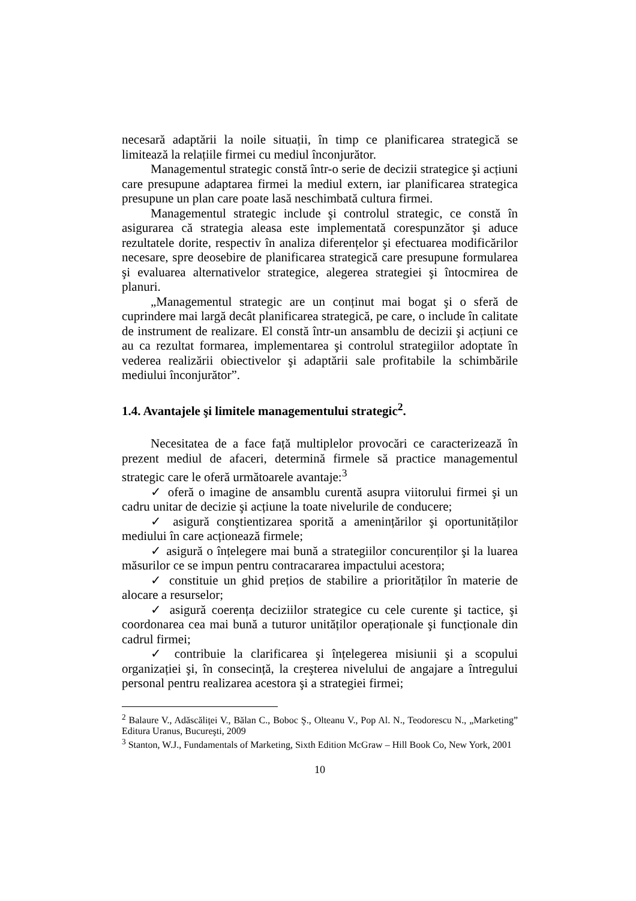necesară adaptării la noile situații, în timp ce planificarea strategică se limitează la relațiile firmei cu mediul înconjurător.
Managementul strategic constă într-o serie de decizii strategice şi acțiuni care presupune adaptarea firmei la mediul extern, iar planificarea strategica presupune un plan care poate lasă neschimbată cultura firmei.
Managementul strategic include şi controlul strategic, ce constă în asigurarea că strategia aleasa este implementată corespunzător şi aduce rezultatele dorite, respectiv în analiza diferențelor şi efectuarea modificărilor necesare, spre deosebire de planificarea strategică care presupune formularea şi evaluarea alternativelor strategice, alegerea strategiei şi întocmirea de planuri.
„Managementul strategic are un conținut mai bogat şi o sferă de cuprindere mai largă decât planificarea strategică, pe care, o include în calitate de instrument de realizare. El constă într-un ansamblu de decizii şi acțiuni ce au ca rezultat formarea, implementarea şi controlul strategiilor adoptate în vederea realizării obiectivelor şi adaptării sale profitabile la schimbările mediului înconjurător”.
1.4. Avantajele şi limitele managementului strategic<sup>2</sup>.
Necesitatea de a face față multiplelor provocări ce caracterizează în prezent mediul de afaceri, determină firmele să practice managementul strategic care le oferă următoarele avantaje:<sup>3</sup>
✓ oferă o imagine de ansamblu curentă asupra viitorului firmei şi un cadru unitar de decizie şi acțiune la toate nivelurile de conducere;
✓ asigură conştientizarea sporită a amenințărilor şi oportunităților mediului în care acționează firmele;
✓ asigură o înțelegere mai bună a strategiilor concurenților şi la luarea măsurilor ce se impun pentru contracararea impactului acestora;
✓ constituie un ghid prețios de stabilire a priorităților în materie de alocare a resurselor;
✓ asigură coerența deciziilor strategice cu cele curente şi tactice, şi coordonarea cea mai bună a tuturor unităților operaționale şi funcționale din cadrul firmei;
✓ contribuie la clarificarea şi înțelegerea misiunii şi a scopului organizației şi, în consecință, la creşterea nivelului de angajare a întregului personal pentru realizarea acestora şi a strategiei firmei;
<sup>2</sup> Balaure V., Adăscăliței V., Bălan C., Boboc Ş., Olteanu V., Pop Al. N., Teodorescu N., „Marketing” Editura Uranus, Bucureşti, 2009
<sup>3</sup> Stanton, W.J., Fundamentals of Marketing, Sixth Edition McGraw – Hill Book Co, New York, 2001
10